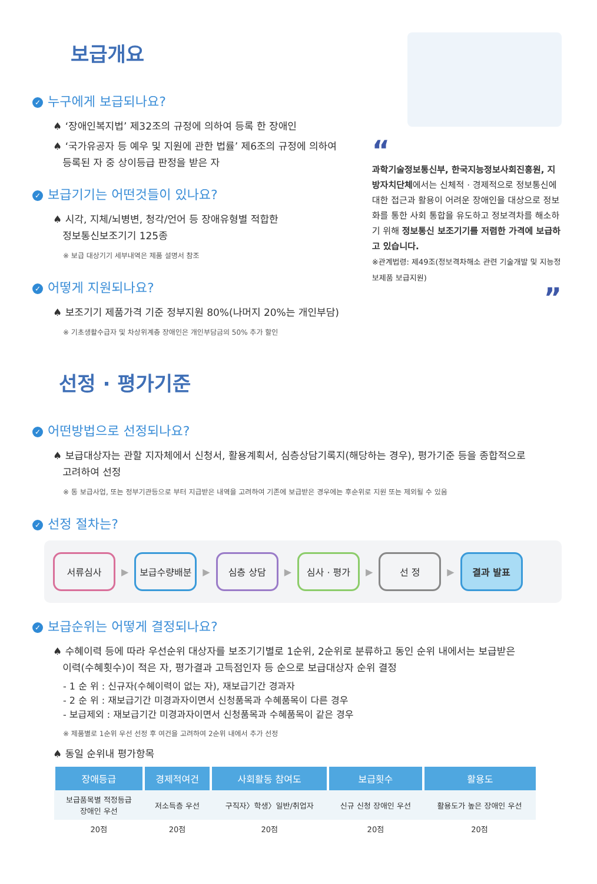보급개요
✓ 누구에게 보급되나요?
♠ ‘장애인복지법’ 제32조의 규정에 의하여 등록 한 장애인
♠ ‘국가유공자 등 예우 및 지원에 관한 법률’ 제6조의 규정에 의하여
등록된 자 중 상이등급 판정을 받은 자
✓ 보급기기는 어떤것들이 있나요?
♠ 시각, 지체/뇌병변, 청각/언어 등 장애유형별 적합한
정보통신보조기기 125종
※ 보급 대상기기 세부내역은 제품 설명서 참조
✓ 어떻게 지원되나요?
♠ 보조기기 제품가격 기준 정부지원 80%(나머지 20%는 개인부담)
※ 기초생활수급자 및 차상위계층 장애인은 개인부담금의 50% 추가 할인
“
과학기술정보통신부, 한국지능정보사회진흥원, 지방자치단체에서는 신체적 · 경제적으로 정보통신에 대한 접근과 활용이 어려운 장애인을 대상으로 정보화를 통한 사회 통합을 유도하고 정보격차를 해소하기 위해 정보통신 보조기기를 저렴한 가격에 보급하고 있습니다.
※관계법령: 제49조(정보격차해소 관련 기술개발 및 지능정보제품 보급지원)
”
선정 · 평가기준
✓ 어떤방법으로 선정되나요?
♠ 보급대상자는 관할 지자체에서 신청서, 활용계획서, 심층상담기록지(해당하는 경우), 평가기준 등을 종합적으로
고려하여 선정
※ 동 보급사업, 또는 정부기관등으로 부터 지급받은 내역을 고려하여 기존에 보급받은 경우에는 후순위로 지원 또는 제외될 수 있음
✓ 선정 절차는?
서류심사
▶
보급수량배분
▶
심층 상담
▶
심사 · 평가
▶
선 정
▶
결과 발표
✓ 보급순위는 어떻게 결정되나요?
♠ 수혜이력 등에 따라 우선순위 대상자를 보조기기별로 1순위, 2순위로 분류하고 동인 순위 내에서는 보급받은
이력(수혜횟수)이 적은 자, 평가결과 고득점인자 등 순으로 보급대상자 순위 결정
- 1 순 위 : 신규자(수혜이력이 없는 자), 재보급기간 경과자
- 2 순 위 : 재보급기간 미경과자이면서 신청품목과 수혜품목이 다른 경우
- 보급제외 : 재보급기간 미경과자이면서 신청품목과 수혜품목이 같은 경우
※ 제품별로 1순위 우선 선정 후 여건을 고려하여 2순위 내에서 추가 선정
♠ 동일 순위내 평가항목
| 장애등급 | 경제적여건 | 사회활동 참여도 | 보급횟수 | 활용도 |
| --- | --- | --- | --- | --- |
| 보급품목별 적정등급 장애인 우선 | 저소득층 우선 | 구직자〉학생〉일반/취업자 | 신규 신청 장애인 우선 | 활용도가 높은 장애인 우선 |
| 20점 | 20점 | 20점 | 20점 | 20점 |